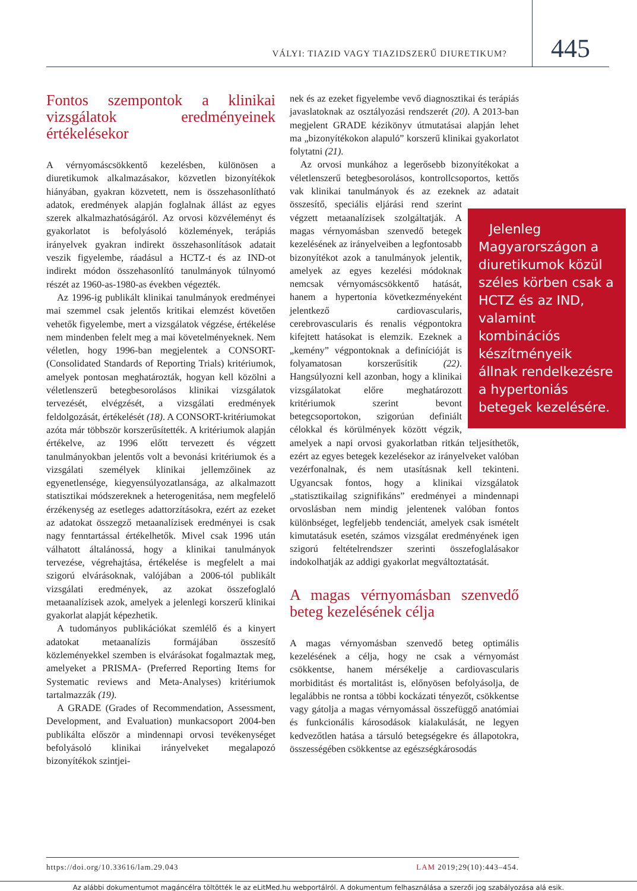VÁLYI: TIAZID VAGY TIAZIDSZERŰ DIURETIKUM? 445
Fontos szempontok a klinikai vizsgálatok eredményeinek értékelésekor
A vérnyomáscsökkentő kezelésben, különösen a diuretikumok alkalmazásakor, közvetlen bizonyítékok hiányában, gyakran közvetett, nem is összehasonlítható adatok, eredmények alapján foglalnak állást az egyes szerek alkalmazhatóságáról. Az orvosi közvéleményt és gyakorlatot is befolyásoló közlemények, terápiás irányelvek gyakran indirekt összehasonlítások adatait veszik figyelembe, ráadásul a HCTZ-t és az IND-ot indirekt módon összehasonlító tanulmányok túlnyomó részét az 1960-as-1980-as években végezték.
Az 1996-ig publikált klinikai tanulmányok eredményei mai szemmel csak jelentős kritikai elemzést követően vehetők figyelembe, mert a vizsgálatok végzése, értékelése nem mindenben felelt meg a mai követelményeknek. Nem véletlen, hogy 1996-ban megjelentek a CONSORT- (Consolidated Standards of Reporting Trials) kritériumok, amelyek pontosan meghatározták, hogyan kell közölni a véletlenszerű betegbesorolásos klinikai vizsgálatok tervezését, elvégzését, a vizsgálati eredmények feldolgozását, értékelését (18). A CONSORT-kritériumokat azóta már többször korszerűsítették. A kritériumok alapján értékelve, az 1996 előtt tervezett és végzett tanulmányokban jelentős volt a bevonási kritériumok és a vizsgálati személyek klinikai jellemzőinek az egyenetlensége, kiegyensúlyozatlansága, az alkalmazott statisztikai módszereknek a heterogenitása, nem megfelelő érzékenység az esetleges adattorzításokra, ezért az ezeket az adatokat összegző metaanalízisek eredményei is csak nagy fenntartással értékelhetők. Mivel csak 1996 után válhatott általánossá, hogy a klinikai tanulmányok tervezése, végrehajtása, értékelése is megfelelt a mai szigorú elvárásoknak, valójában a 2006-tól publikált vizsgálati eredmények, az azokat összefoglaló metaanalízisek azok, amelyek a jelenlegi korszerű klinikai gyakorlat alapját képezhetik.
A tudományos publikációkat szemlélő és a kinyert adatokat metaanalízis formájában összesítő közleményekkel szemben is elvárásokat fogalmaztak meg, amelyeket a PRISMA- (Preferred Reporting Items for Systematic reviews and Meta-Analyses) kritériumok tartalmazzák (19).
A GRADE (Grades of Recommendation, Assessment, Development, and Evaluation) munkacsoport 2004-ben publikálta először a mindennapi orvosi tevékenységet befolyásoló klinikai irányelveket megalapozó bizonyítékok szintjei-
nek és az ezeket figyelembe vevő diagnosztikai és terápiás javaslatoknak az osztályozási rendszerét (20). A 2013-ban megjelent GRADE kézikönyv útmutatásai alapján lehet ma „bizonyítékokon alapuló” korszerű klinikai gyakorlatot folytatni (21).
Az orvosi munkához a legerősebb bizonyítékokat a véletlenszerű betegbesorolásos, kontrollcsoportos, kettős vak klinikai tanulmányok és az ezeknek az adatait összesítő, Jelenleg Magyarországon a diuretikumok közül széles körben csak a HCTZ és az IND, valamint kombinációs készítményeik állnak rendelkezésre a hypertoniás betegek kezelésére. speciális eljárási rend szerint végzett metaanalízisek szolgáltatják. A magas vérnyomásban szenvedő betegek kezelésének az irányelveiben a legfontosabb bizonyítékot azok a tanulmányok jelentik, amelyek az egyes kezelési módoknak nemcsak vérnyomáscsökkentő hatását, hanem a hypertonia következményeként jelentkező cardiovascularis, cerebrovascularis és renalis végpontokra kifejtett hatásokat is elemzik. Ezeknek a „kemény” végpontoknak a definícióját is folyamatosan korszerűsítik (22). Hangsúlyozni kell azonban, hogy a klinikai vizsgálatokat előre meghatározott kritériumok szerint bevont betegcsoportokon, szigorúan definiált célokkal és körülmények között végzik, amelyek a napi orvosi gyakorlatban ritkán teljesíthetők, ezért az egyes betegek kezelésekor az irányelveket valóban vezérfonalnak, és nem utasításnak kell tekinteni. Ugyancsak fontos, hogy a klinikai vizsgálatok „statisztikailag szignifikáns” eredményei a mindennapi orvoslásban nem mindig jelentenek valóban fontos különbséget, legfeljebb tendenciát, amelyek csak ismételt kimutatásuk esetén, számos vizsgálat eredményének igen szigorú feltételrendszer szerinti összefoglalásakor indokolhatják az addigi gyakorlat megváltoztatását.
A magas vérnyomásban szenvedő beteg kezelésének célja
A magas vérnyomásban szenvedő beteg optimális kezelésének a célja, hogy ne csak a vérnyomást csökkentse, hanem mérsékelje a cardiovascularis morbiditást és mortalitást is, előnyösen befolyásolja, de legalábbis ne rontsa a többi kockázati tényezőt, csökkentse vagy gátolja a magas vérnyomással összefüggő anatómiai és funkcionális károsodások kialakulását, ne legyen kedvezőtlen hatása a társuló betegségekre és állapotokra, összességében csökkentse az egészségkárosodás
https://doi.org/10.33616/lam.29.043 LAM 2019;29(10):443–454.
Az alábbi dokumentumot magáncélra töltötték le az eLitMed.hu webportálról. A dokumentum felhasználása a szerzői jog szabályozása alá esik.